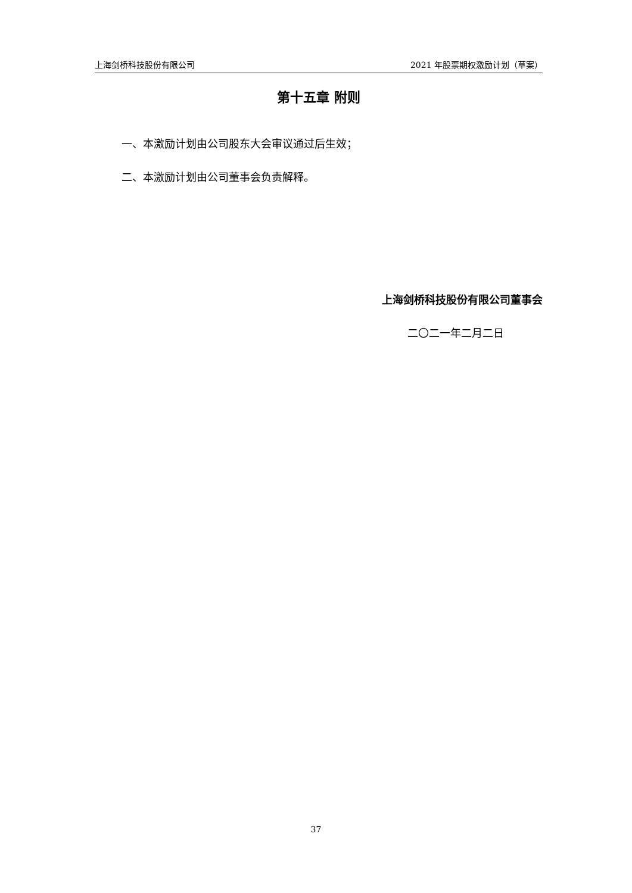上海剑桥科技股份有限公司 2021 年股票期权激励计划（草案）
第十五章 附则
一、本激励计划由公司股东大会审议通过后生效；
二、本激励计划由公司董事会负责解释。
上海剑桥科技股份有限公司董事会
二〇二一年二月二日
37